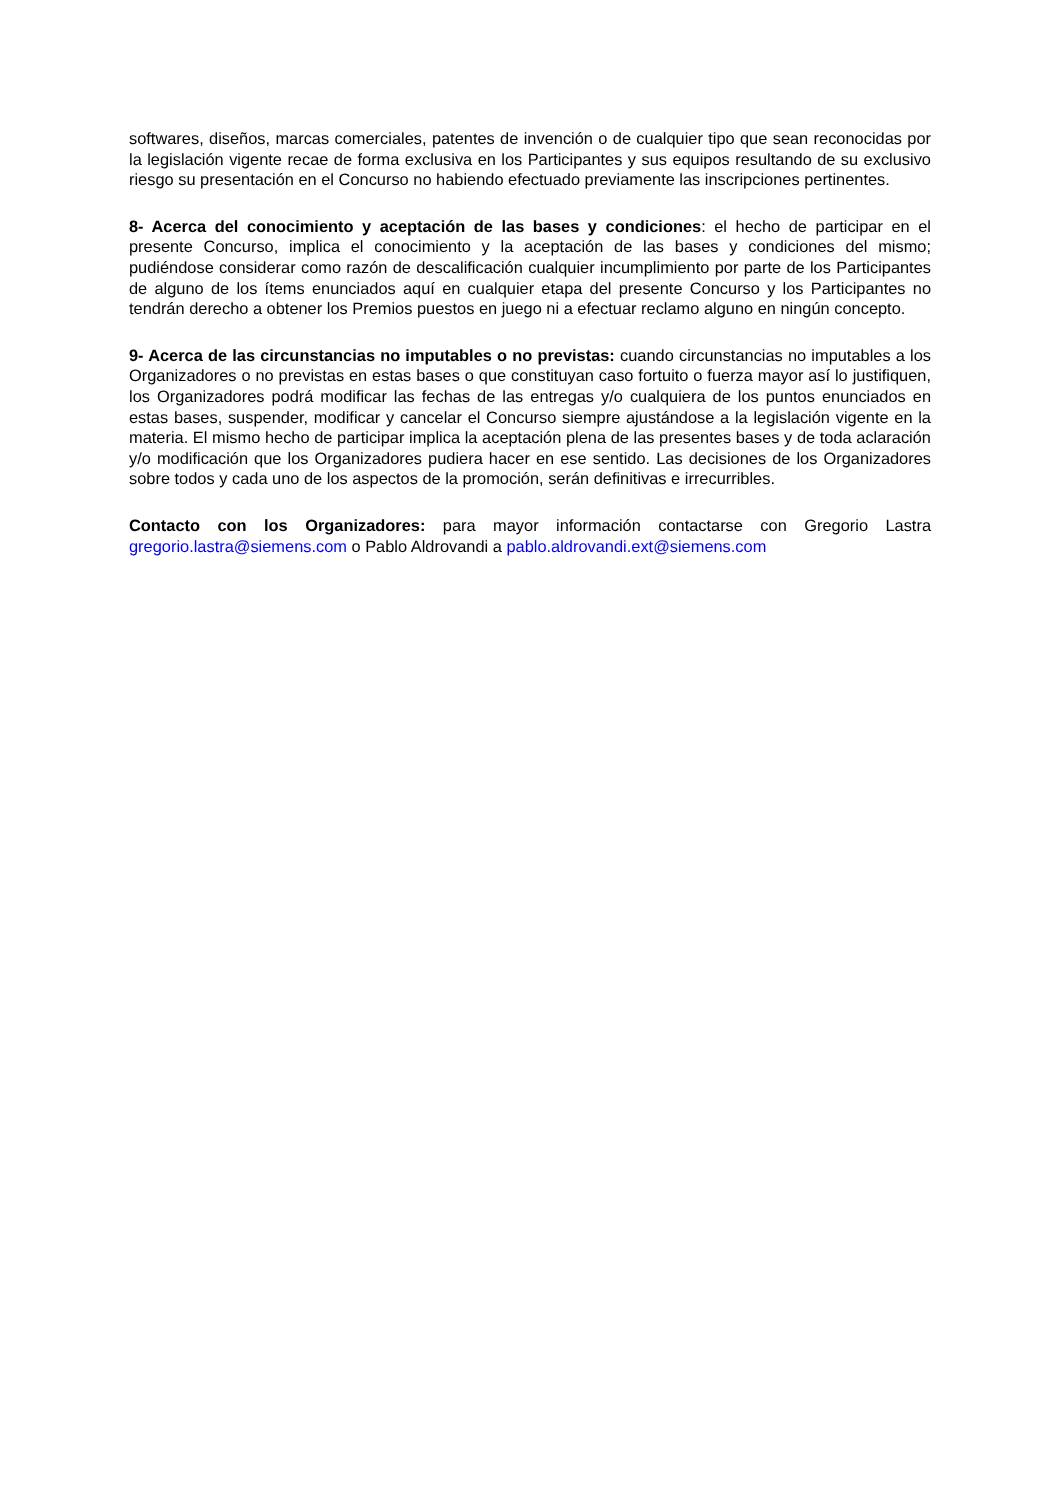softwares, diseños, marcas comerciales, patentes de invención o de cualquier tipo que sean reconocidas por la legislación vigente recae de forma exclusiva en los Participantes y sus equipos resultando de su exclusivo riesgo su presentación en el Concurso no habiendo efectuado previamente las inscripciones pertinentes.
8- Acerca del conocimiento y aceptación de las bases y condiciones: el hecho de participar en el presente Concurso, implica el conocimiento y la aceptación de las bases y condiciones del mismo; pudiéndose considerar como razón de descalificación cualquier incumplimiento por parte de los Participantes de alguno de los ítems enunciados aquí en cualquier etapa del presente Concurso y los Participantes no tendrán derecho a obtener los Premios puestos en juego ni a efectuar reclamo alguno en ningún concepto.
9- Acerca de las circunstancias no imputables o no previstas: cuando circunstancias no imputables a los Organizadores o no previstas en estas bases o que constituyan caso fortuito o fuerza mayor así lo justifiquen, los Organizadores podrá modificar las fechas de las entregas y/o cualquiera de los puntos enunciados en estas bases, suspender, modificar y cancelar el Concurso siempre ajustándose a la legislación vigente en la materia. El mismo hecho de participar implica la aceptación plena de las presentes bases y de toda aclaración y/o modificación que los Organizadores pudiera hacer en ese sentido. Las decisiones de los Organizadores sobre todos y cada uno de los aspectos de la promoción, serán definitivas e irrecurribles.
Contacto con los Organizadores: para mayor información contactarse con Gregorio Lastra gregorio.lastra@siemens.com o Pablo Aldrovandi a pablo.aldrovandi.ext@siemens.com